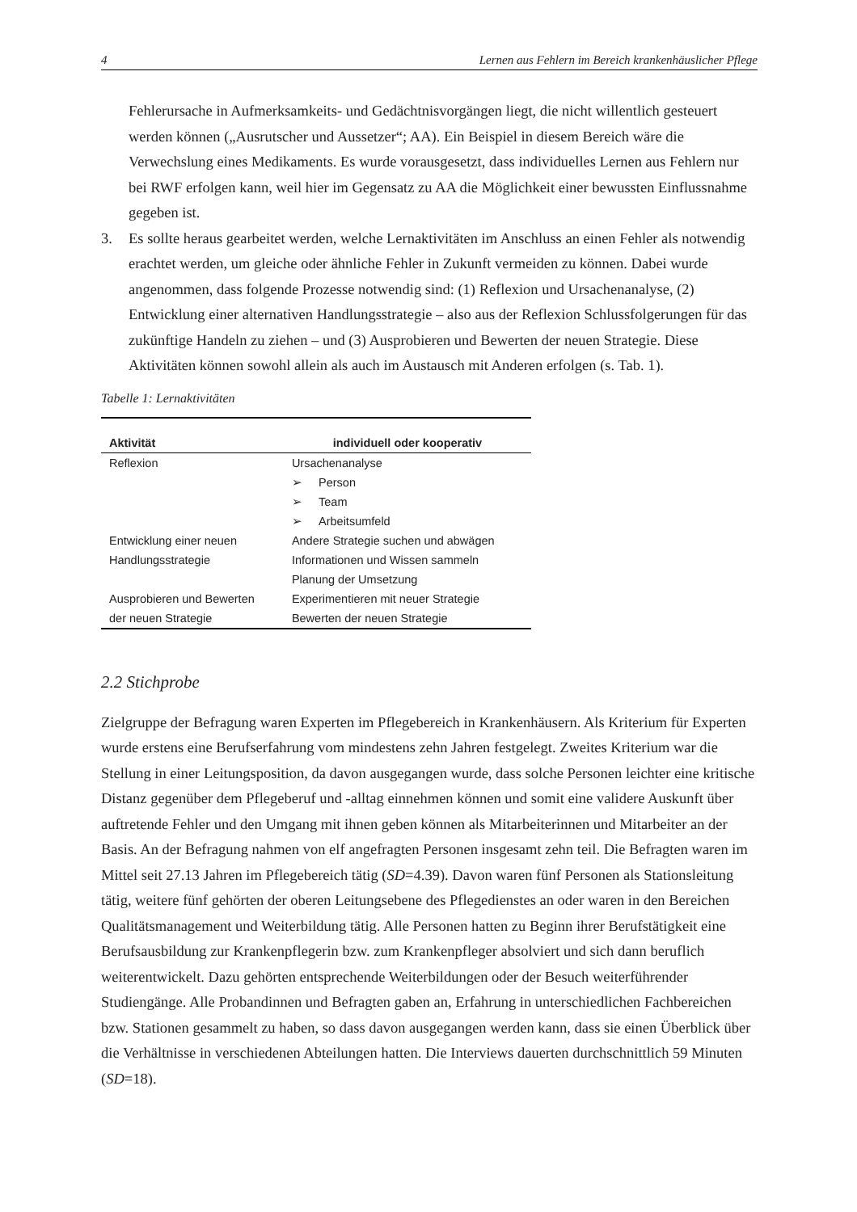4 Lernen aus Fehlern im Bereich krankenhäuslicher Pflege
Fehlerursache in Aufmerksamkeits- und Gedächtnisvorgängen liegt, die nicht willentlich gesteuert werden können („Ausrutscher und Aussetzer“; AA). Ein Beispiel in diesem Bereich wäre die Verwechslung eines Medikaments. Es wurde vorausgesetzt, dass individuelles Lernen aus Fehlern nur bei RWF erfolgen kann, weil hier im Gegensatz zu AA die Möglichkeit einer bewussten Einflussnahme gegeben ist.
3. Es sollte heraus gearbeitet werden, welche Lernaktivitäten im Anschluss an einen Fehler als notwendig erachtet werden, um gleiche oder ähnliche Fehler in Zukunft vermeiden zu können. Dabei wurde angenommen, dass folgende Prozesse notwendig sind: (1) Reflexion und Ursachenanalyse, (2) Entwicklung einer alternativen Handlungsstrategie – also aus der Reflexion Schlussfolgerungen für das zukünftige Handeln zu ziehen – und (3) Ausprobieren und Bewerten der neuen Strategie. Diese Aktivitäten können sowohl allein als auch im Austausch mit Anderen erfolgen (s. Tab. 1).
Tabelle 1: Lernaktivitäten
| Aktivität | individuell oder kooperativ |
| --- | --- |
| Reflexion | Ursachenanalyse ➢ Person ➢ Team ➢ Arbeitsumfeld |
| Entwicklung einer neuen Handlungsstrategie | Andere Strategie suchen und abwägen Informationen und Wissen sammeln Planung der Umsetzung |
| Ausprobieren und Bewerten der neuen Strategie | Experimentieren mit neuer Strategie Bewerten der neuen Strategie |
2.2 Stichprobe
Zielgruppe der Befragung waren Experten im Pflegebereich in Krankenhäusern. Als Kriterium für Experten wurde erstens eine Berufserfahrung vom mindestens zehn Jahren festgelegt. Zweites Kriterium war die Stellung in einer Leitungsposition, da davon ausgegangen wurde, dass solche Personen leichter eine kritische Distanz gegenüber dem Pflegeberuf und -alltag einnehmen können und somit eine validere Auskunft über auftretende Fehler und den Umgang mit ihnen geben können als Mitarbeiterinnen und Mitarbeiter an der Basis. An der Befragung nahmen von elf angefragten Personen insgesamt zehn teil. Die Befragten waren im Mittel seit 27.13 Jahren im Pflegebereich tätig (SD=4.39). Davon waren fünf Personen als Stationsleitung tätig, weitere fünf gehörten der oberen Leitungsebene des Pflegedienstes an oder waren in den Bereichen Qualitätsmanagement und Weiterbildung tätig. Alle Personen hatten zu Beginn ihrer Berufstätigkeit eine Berufsausbildung zur Krankenpflegerin bzw. zum Krankenpfleger absolviert und sich dann beruflich weiterentwickelt. Dazu gehörten entsprechende Weiterbildungen oder der Besuch weiterführender Studiengänge. Alle Probandinnen und Befragten gaben an, Erfahrung in unterschiedlichen Fachbereichen bzw. Stationen gesammelt zu haben, so dass davon ausgegangen werden kann, dass sie einen Überblick über die Verhältnisse in verschiedenen Abteilungen hatten. Die Interviews dauerten durchschnittlich 59 Minuten (SD=18).